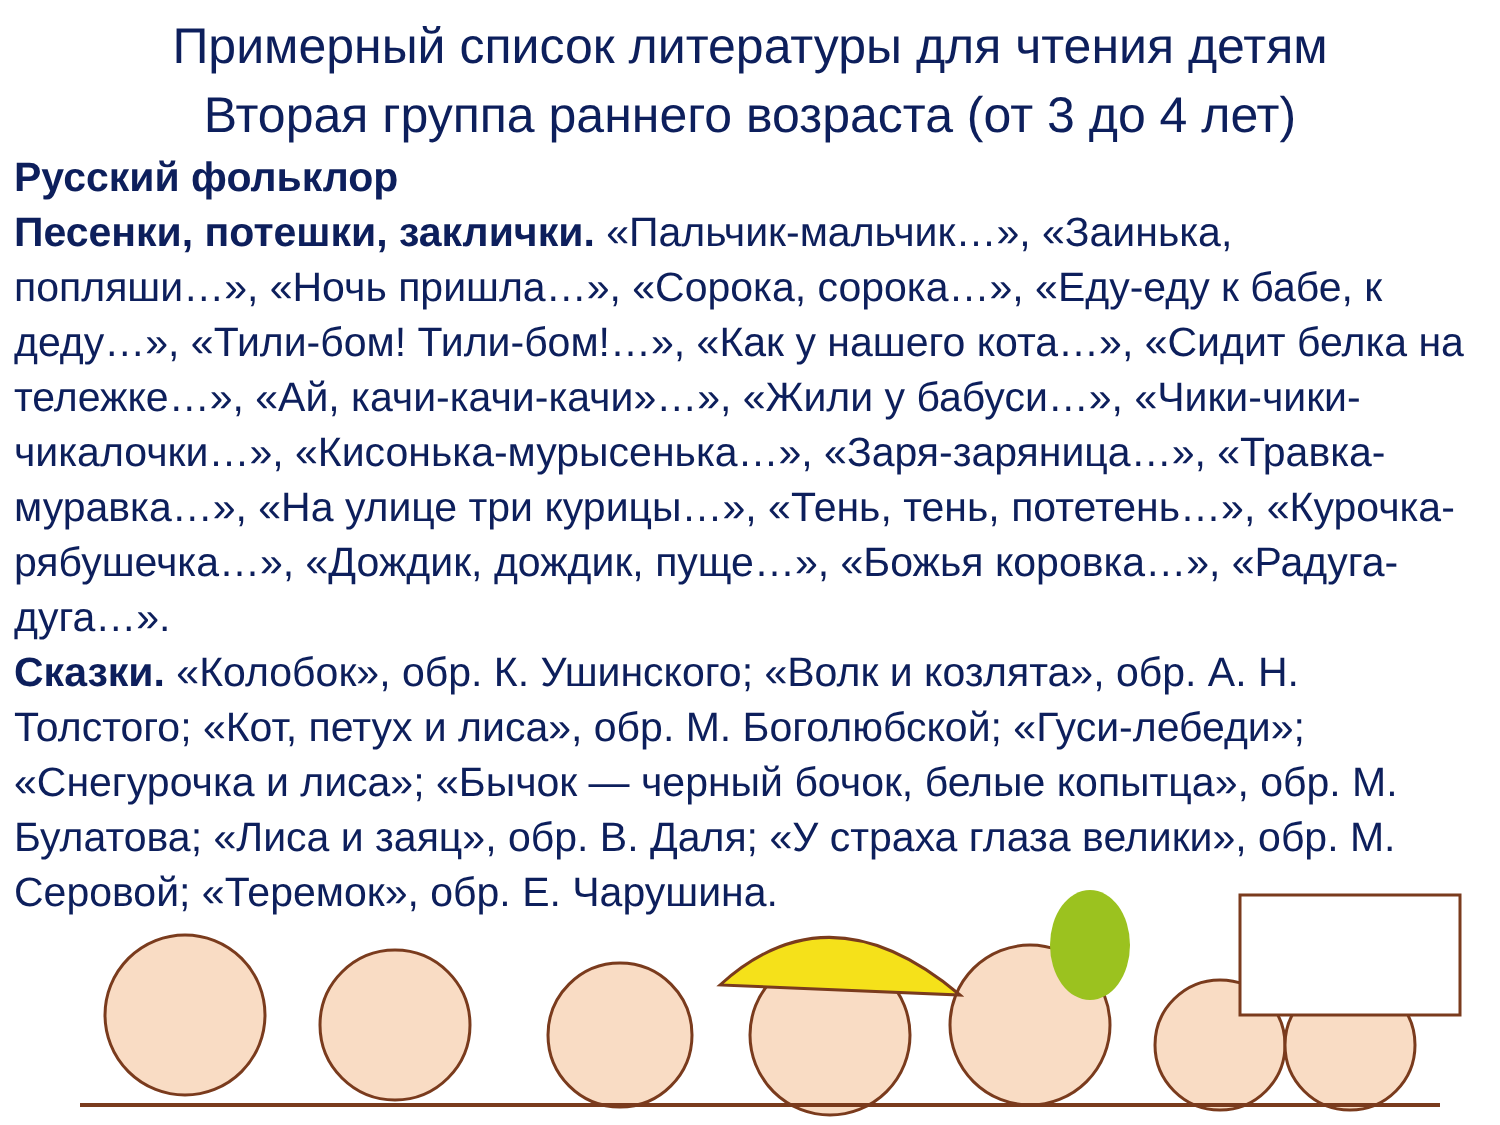Примерный список литературы для чтения детям
Вторая группа раннего возраста (от 3 до 4 лет)
Русский фольклор
Песенки, потешки, заклички. «Пальчик-мальчик…», «Заинька, попляши…», «Ночь пришла…», «Сорока, сорока…», «Еду-еду к бабе, к деду…», «Тили-бом! Тили-бом!…», «Как у нашего кота…», «Сидит белка на тележке…», «Ай, качи-качи-качи»…», «Жили у бабуси…», «Чики-чики-чикалочки…», «Кисонька-мурысенька…», «Заря-заряница…», «Травка-муравка…», «На улице три курицы…», «Тень, тень, потетень…», «Курочка-рябушечка…», «Дождик, дождик, пуще…», «Божья коровка…», «Радуга-дуга…».
Сказки. «Колобок», обр. К. Ушинского; «Волк и козлята», обр. А. Н. Толстого; «Кот, петух и лиса», обр. М. Боголюбской; «Гуси-лебеди»; «Снегурочка и лиса»; «Бычок — черный бочок, белые копытца», обр. М. Булатова; «Лиса и заяц», обр. В. Даля; «У страха глаза велики», обр. М. Серовой; «Теремок», обр. Е. Чарушина.